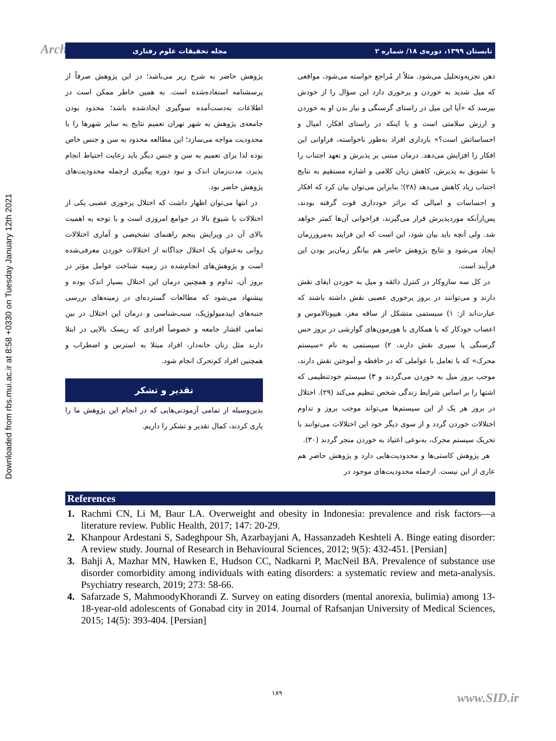Downloaded from rbs.mui.ac.ir at 8:58 +0330 on Tuesday January 12th 2021
Arch تابستان ۱۳۹۹، دوره‌ی ۱۸/ شماره ۲ مجله تحقیقات علوم رفتاری
ذهن تجزیه‌وتحلیل می‌شود. مثلاً از مُراجع خواسته می‌شود، مواقعی که میل شدید به خوردن و پرخوری دارد این سؤال را از خودش بپرسد که «آیا این میل در راستای گرسنگی و نیاز بدن او به خوردن و ارزش سلامتی است و یا اینکه در راستای افکار، امیال و احساساتش است؟» بازداری افراد به‌طور ناخواسته، فراوانی این افکار را افزایش می‌دهد. درمان مبتنی بر پذیرش و تعهد اجتناب را با تشویق به پذیرش، کاهش زبان کلامی و اشاره مستقیم به نتایج اجتناب زیاد کاهش می‌دهد (۲۸)؛ بنابراین می‌توان بیان کرد که افکار و احساسات و امیالی که براثر خودداری قوت گرفته بودند، پس‌ازآنکه موردپذیرش قرار می‌گیرند، فراخوانی آن‌ها کمتر خواهد شد. ولی آنچه باید بیان شود، این است که این فرایند به‌مرورزمان ایجاد می‌شود و نتایج پژوهش حاضر هم بیانگر زمان‌بر بودن این فرآیند است.
در کل سه سازوکار در کنترل ذائقه و میل به خوردن ایفای نقش دارند و می‌توانند در بروز پرخوری عصبی نقش داشته باشند که عبارت‌اند از: ۱) سیستمی متشکل از ساقه مغز، هیپوتالاموس و اعصاب خودکار که با همکاری با هورمون‌های گوارشی در بروز حس گرسنگی یا سیری نقش دارند، ۲) سیستمی به نام «سیستم محرک» که با تعامل با عواملی که در حافظه و آموختن نقش دارند، موجب بروز میل به خوردن می‌گردند و ۳) سیستم خودتنظیمی که اشتها را بر اساس شرایط زندگی شخص تنظیم می‌کند (۲۹). اختلال در بروز هر یک از این سیستم‌ها می‌تواند موجب بروز و تداوم اختلالات خوردن گردد و از سوی دیگر خود این اختلالات می‌توانند با تحریک سیستم محرک، به‌نوعی اعتیاد به خوردن منجر گردند (۳۰).
هر پژوهش کاستی‌ها و محدودیت‌هایی دارد و پژوهش حاضر هم عاری از این نیست. ازجمله محدودیت‌های موجود در
پژوهش حاضر به شرح زیر می‌باشد؛ در این پژوهش صرفاً از پرسشنامه استفاده‌شده است. به همین خاطر ممکن است در اطلاعات به‌دست‌آمده سوگیری ایجادشده باشد؛ محدود بودن جامعه‌ی پژوهش به شهر تهران تعمیم نتایج به سایر شهرها را با محدودیت مواجه می‌سازد؛ این مطالعه محدود به سن و جنس خاص بوده لذا برای تعمیم به سن و جنس دیگر باید رعایت احتیاط انجام پذیرد، مدت‌زمان اندک و نبود دوره پیگیری ازجمله محدودیت‌های پژوهش حاضر بود.
در انتها می‌توان اظهار داشت که اختلال پرخوری عصبی یکی از اختلالات با شیوع بالا در جوامع امروزی است و با توجه به اهمیت بالای آن در ویرایش پنجم راهنمای تشخیصی و آماری اختلالات روانی به‌عنوان یک اختلال جداگانه از اختلالات خوردن معرفی‌شده است و پژوهش‌های انجام‌شده در زمینه شناخت عوامل مؤثر در بروز آن، تداوم و همچنین درمان این اختلال بسیار اندک بوده و پیشنهاد می‌شود که مطالعات گسترده‌ای در زمینه‌های بررسی جنبه‌های اپیدمیولوژیک، سبب‌شناسی و درمان این اختلال در بین تمامی اقشار جامعه و خصوصاً افرادی که ریسک بالایی در ابتلا دارند مثل زنان خانه‌دار، افراد مبتلا به استرس و اضطراب و همچنین افراد کم‌تحرک انجام شود.
تقدیر و تشکر
بدین‌وسیله از تمامی آزمودنی‌هایی که در انجام این پژوهش ما را یاری کردند، کمال تقدیر و تشکر را داریم.
References
1. Rachmi CN, Li M, Baur LA. Overweight and obesity in Indonesia: prevalence and risk factors—a literature review. Public Health, 2017; 147: 20-29.
2. Khanpour Ardestani S, Sadeghpour Sh, Azarbayjani A, Hassanzadeh Keshteli A. Binge eating disorder: A review study. Journal of Research in Behavioural Sciences, 2012; 9(5): 432-451. [Persian]
3. Bahji A, Mazhar MN, Hawken E, Hudson CC, Nadkarni P, MacNeil BA. Prevalence of substance use disorder comorbidity among individuals with eating disorders: a systematic review and meta-analysis. Psychiatry research, 2019; 273: 58-66.
4. Safarzade S, MahmoodyKhorandi Z. Survey on eating disorders (mental anorexia, bulimia) among 13-18-year-old adolescents of Gonabad city in 2014. Journal of Rafsanjan University of Medical Sciences, 2015; 14(5): 393-404. [Persian]
۱۸۹ www.SID.ir